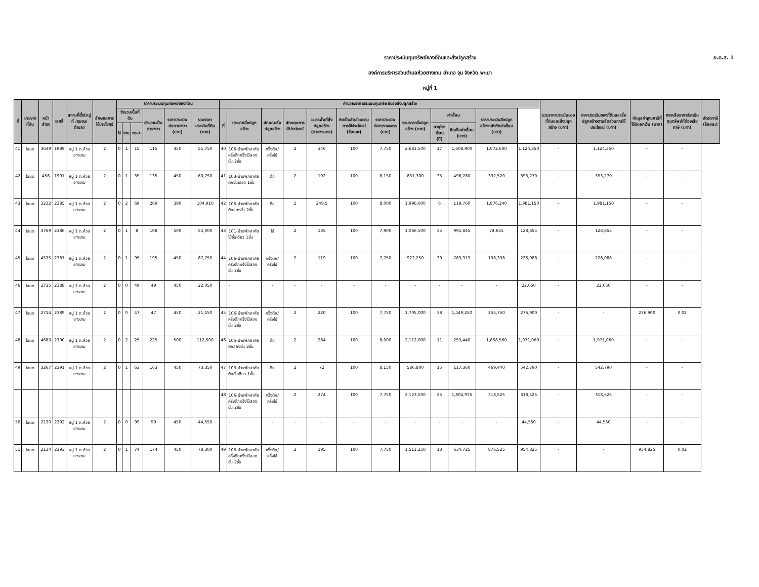ภ.ด.ส. 1
ราคาประเมินทุนทรัพย์ของที่ดินและสิ่งปลูกสร้าง
องค์การบริหารส่วนตำบลห้วยยางขาม อำเภอ จุน จังหวัด พะเยา
หมู่ที่ 1
| ที่ | ประเภทที่ดิน | หน้าสำรจ | เลขที่ | สถานที่ตั้ง(หมู่ที่ /ชุมชน/ ตำบล) | ลักษณะการใช้ประโยชน์ | ราคาประเมินทุนทรัพย์ของที่ดิน | | | | | | คำนวณราคาประเมินทุนทรัพย์ของสิ่งปลูกสร้าง | | | | | | | | | | | | รวมราคาประเมินของที่ดินและสิ่งปลูกสร้าง (บาท) | ราคาประเมินของที่ดินและสิ่งปลูกสร้างตามสัดส่วนการใช้ประโยชน์ (บาท) | หักมูลค่าฐานภาษีที่ได้รับยกเว้น (บาท) | คงเหลือราคาประเมินทุนทรัพย์ที่ต้องเสียภาษี (บาท) | อัตราภาษี (ร้อยละ) |
| --- | --- | --- | --- | --- | --- | --- | --- | --- | --- | --- | --- | --- | --- | --- | --- | --- | --- | --- | --- | --- | --- | --- | --- | --- | --- | --- | --- | --- |
| | | | | | | จำนวนเนื้อที่ดิน | | | คำนวณเป็นตารางวา | ราคาประเมินต่อตารางวา (บาท) | รวมราคาประเมินที่ดิน (บาท) | ที่ | ประเภทสิ่งปลูกสร้าง | ลักษณะสิ่งปลูกสร้าง | ลักษณะการใช้ประโยชน์ | ขนาดพื้นที่สิ่งปลูกสร้าง (ตารางเมตร) | คิดเป็นสัดส่วนตามการใช้ประโยชน์ (ร้อยละ) | ราคาประเมินต่อตารางเมตร (บาท) | รวมราคาสิ่งปลูกสร้าง (บาท) | ค่าเสื่อม | | ราคาประเมินสิ่งปลูกสร้างหลังหักค่าเสื่อม (บาท) | | | | | | |
| | | | | | | ไร่ | งาน | ตร.ว. | | | | | | | | | | | | อายุโรงเรือน (ปี) | คิดเป็นค่าเสื่อม (บาท) | | | | | | | |
| 41 | โฉนด | 3649 | 1989 | หมู่ 1 ต.ห้วยยางขาม | 2 | 0 | 1 | 15 | 115 | 450 | 51,750 | 40 | 106-บ้านพักอาศัยครึ่งตึกครึ่งไม้สองชั้น 2ชั้น | ครึ่งตึก/ครึ่งไม้ | 2 | 346 | 100 | 7,750 | 2,681,500 | 17 | 1,608,900 | 1,072,600 | 1,124,350 | - | 1,124,350 | - | - | |
| 42 | โฉนด | 456 | 1991 | หมู่ 1 ต.ห้วยยางขาม | 2 | 0 | 1 | 35 | 135 | 450 | 60,750 | 41 | 103-บ้านพักอาศัยตึกชั้นเดียว 1ชั้น | ตึก | 2 | 102 | 100 | 8,150 | 831,300 | 35 | 498,780 | 332,520 | 393,270 | - | 393,270 | - | - | |
| 43 | โฉนด | 3232 | 2385 | หมู่ 1 ต.ห้วยยางขาม | 2 | 0 | 2 | 69 | 269 | 390 | 104,910 | 42 | 105-บ้านพักอาศัยตึกสองชั้น 2ชั้น | ตึก | 2 | 249.5 | 100 | 8,000 | 1,996,000 | 6 | 119,760 | 1,876,240 | 1,981,150 | - | 1,981,150 | - | - | |
| 44 | โฉนด | 3769 | 2386 | หมู่ 1 ต.ห้วยยางขาม | 2 | 0 | 1 | 8 | 108 | 500 | 54,000 | 43 | 101-บ้านพักอาศัยไม้ชั้นเดียว 1ชั้น | ไม้ | 2 | 135 | 100 | 7,900 | 1,066,500 | 35 | 991,845 | 74,655 | 128,655 | - | 128,655 | - | - | |
| 45 | โฉนด | 4535 | 2387 | หมู่ 1 ต.ห้วยยางขาม | 2 | 0 | 1 | 95 | 195 | 450 | 87,750 | 44 | 106-บ้านพักอาศัยครึ่งตึกครึ่งไม้สองชั้น 2ชั้น | ครึ่งตึก/ครึ่งไม้ | 2 | 119 | 100 | 7,750 | 922,250 | 30 | 783,913 | 138,338 | 226,088 | - | 226,088 | - | - | |
| 46 | โฉนด | 2715 | 2388 | หมู่ 1 ต.ห้วยยางขาม | 2 | 0 | 0 | 49 | 49 | 450 | 22,050 | | - | - | - | - | - | - | - | - | - | - | 22,050 | - | 22,050 | - | - | |
| 47 | โฉนด | 2714 | 2389 | หมู่ 1 ต.ห้วยยางขาม | 2 | 0 | 0 | 47 | 47 | 450 | 21,150 | 45 | 106-บ้านพักอาศัยครึ่งตึกครึ่งไม้สองชั้น 2ชั้น | ครึ่งตึก/ครึ่งไม้ | 2 | 220 | 100 | 7,750 | 1,705,000 | 38 | 1,449,250 | 255,750 | 276,900 | - | - | 276,900 | 0.02 | |
| 48 | โฉนด | 4683 | 2390 | หมู่ 1 ต.ห้วยยางขาม | 2 | 0 | 2 | 25 | 225 | 500 | 112,500 | 46 | 105-บ้านพักอาศัยตึกสองชั้น 2ชั้น | ตึก | 2 | 264 | 100 | 8,000 | 2,112,000 | 11 | 253,440 | 1,858,560 | 1,971,060 | - | 1,971,060 | - | - | |
| 49 | โฉนด | 3267 | 2391 | หมู่ 1 ต.ห้วยยางขาม | 2 | 0 | 1 | 63 | 163 | 450 | 73,350 | 47 | 103-บ้านพักอาศัยตึกชั้นเดียว 1ชั้น | ตึก | 2 | 72 | 100 | 8,150 | 586,800 | 15 | 117,360 | 469,440 | 542,790 | - | 542,790 | - | - | |
| | | | | | | | | | | | | 48 | 106-บ้านพักอาศัยครึ่งตึกครึ่งไม้สองชั้น 2ชั้น | ครึ่งตึก/ครึ่งไม้ | 2 | 274 | 100 | 7,750 | 2,123,500 | 25 | 1,804,975 | 318,525 | 318,525 | - | 318,525 | - | - | |
| 50 | โฉนด | 2130 | 2392 | หมู่ 1 ต.ห้วยยางขาม | 2 | 0 | 0 | 99 | 99 | 450 | 44,550 | | - | - | - | - | - | - | - | - | - | - | 44,550 | - | 44,550 | - | - | |
| 51 | โฉนด | 2134 | 2393 | หมู่ 1 ต.ห้วยยางขาม | 2 | 0 | 1 | 74 | 174 | 450 | 78,300 | 49 | 106-บ้านพักอาศัยครึ่งตึกครึ่งไม้สองชั้น 2ชั้น | ครึ่งตึก/ครึ่งไม้ | 2 | 195 | 100 | 7,750 | 1,511,250 | 13 | 634,725 | 876,525 | 954,825 | - | - | 954,825 | 0.02 | |